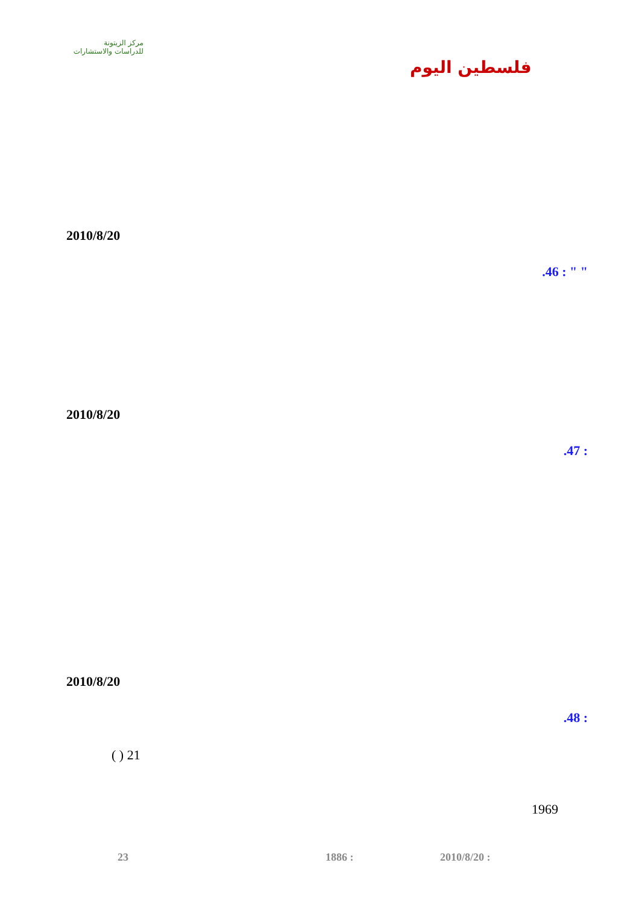مركز الزيتونة
للدراسات والاستشارات
فلسطين اليوم
2010/8/20
.46 : " "
2010/8/20
.47 :
2010/8/20
.48 :
( ) 21
1969
23 1886 : 2010/8/20 :